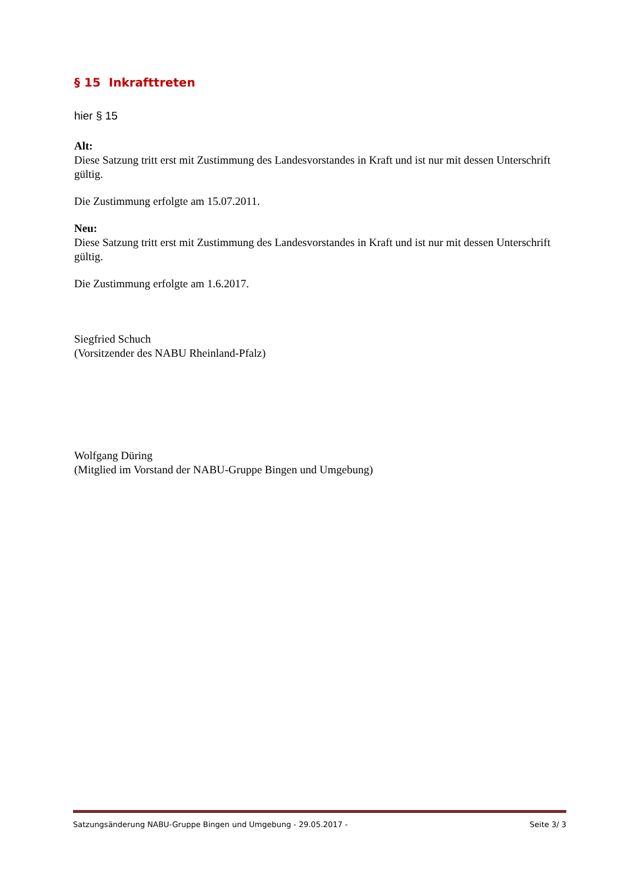§ 15 Inkrafttreten
hier § 15
Alt:
Diese Satzung tritt erst mit Zustimmung des Landesvorstandes in Kraft und ist nur mit dessen Unterschrift gültig.
Die Zustimmung erfolgte am 15.07.2011.
Neu:
Diese Satzung tritt erst mit Zustimmung des Landesvorstandes in Kraft und ist nur mit dessen Unterschrift gültig.
Die Zustimmung erfolgte am 1.6.2017.
Siegfried Schuch
(Vorsitzender des NABU Rheinland-Pfalz)
Wolfgang Düring
(Mitglied im Vorstand der NABU-Gruppe Bingen und Umgebung)
Satzungsänderung NABU-Gruppe Bingen und Umgebung - 29.05.2017 - Seite 3/ 3